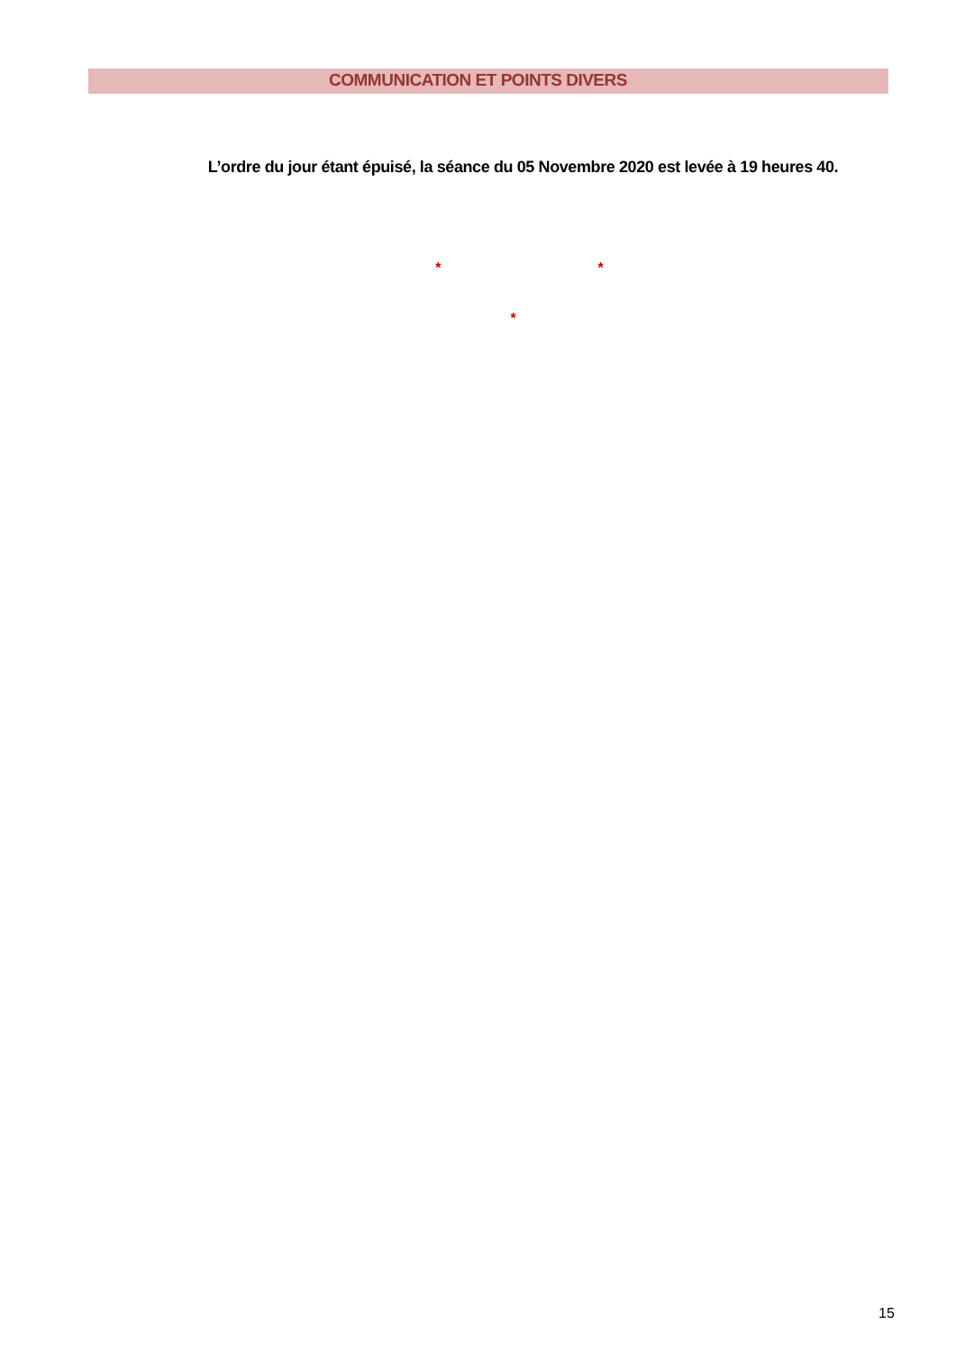COMMUNICATION ET POINTS DIVERS
L’ordre du jour étant épuisé, la séance du 05 Novembre 2020 est levée à 19 heures 40.
* *
*
15